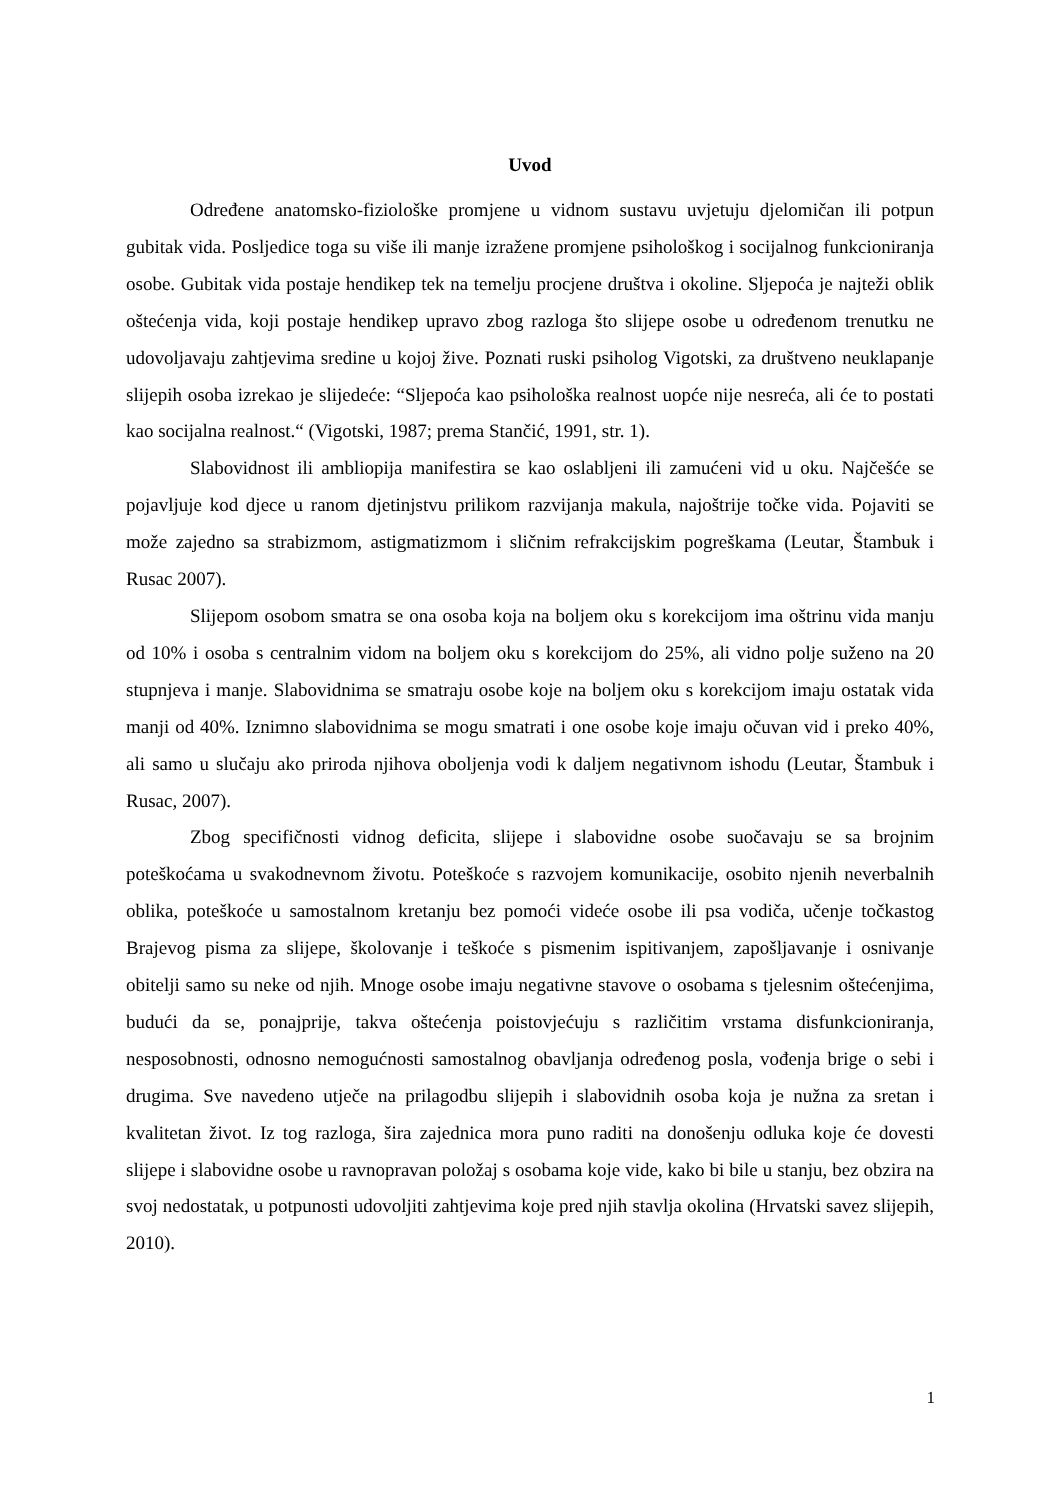Uvod
Određene anatomsko-fiziološke promjene u vidnom sustavu uvjetuju djelomičan ili potpun gubitak vida. Posljedice toga su više ili manje izražene promjene psihološkog i socijalnog funkcioniranja osobe. Gubitak vida postaje hendikep tek na temelju procjene društva i okoline. Sljepoća je najteži oblik oštećenja vida, koji postaje hendikep upravo zbog razloga što slijepe osobe u određenom trenutku ne udovoljavaju zahtjevima sredine u kojoj žive. Poznati ruski psiholog Vigotski, za društveno neuklapanje slijepih osoba izrekao je slijedeće: “Sljepoća kao psihološka realnost uopće nije nesreća, ali će to postati kao socijalna realnost.“ (Vigotski, 1987; prema Stančić, 1991, str. 1).
Slabovidnost ili ambliopija manifestira se kao oslabljeni ili zamućeni vid u oku. Najčešće se pojavljuje kod djece u ranom djetinjstvu prilikom razvijanja makula, najoštrije točke vida. Pojaviti se može zajedno sa strabizmom, astigmatizmom i sličnim refrakcijskim pogreškama (Leutar, Štambuk i Rusac 2007).
Slijepom osobom smatra se ona osoba koja na boljem oku s korekcijom ima oštrinu vida manju od 10% i osoba s centralnim vidom na boljem oku s korekcijom do 25%, ali vidno polje suženo na 20 stupnjeva i manje. Slabovidnima se smatraju osobe koje na boljem oku s korekcijom imaju ostatak vida manji od 40%. Iznimno slabovidnima se mogu smatrati i one osobe koje imaju očuvan vid i preko 40%, ali samo u slučaju ako priroda njihova oboljenja vodi k daljem negativnom ishodu (Leutar, Štambuk i Rusac, 2007).
Zbog specifičnosti vidnog deficita, slijepe i slabovidne osobe suočavaju se sa brojnim poteškoćama u svakodnevnom životu. Poteškoće s razvojem komunikacije, osobito njenih neverbalnih oblika, poteškoće u samostalnom kretanju bez pomoći videće osobe ili psa vodiča, učenje točkastog Brajevog pisma za slijepe, školovanje i teškoće s pismenim ispitivanjem, zapošljavanje i osnivanje obitelji samo su neke od njih. Mnoge osobe imaju negativne stavove o osobama s tjelesnim oštećenjima, budući da se, ponajprije, takva oštećenja poistovjećuju s različitim vrstama disfunkcioniranja, nesposobnosti, odnosno nemogućnosti samostalnog obavljanja određenog posla, vođenja brige o sebi i drugima. Sve navedeno utječe na prilagodbu slijepih i slabovidnih osoba koja je nužna za sretan i kvalitetan život. Iz tog razloga, šira zajednica mora puno raditi na donošenju odluka koje će dovesti slijepe i slabovidne osobe u ravnopravan položaj s osobama koje vide, kako bi bile u stanju, bez obzira na svoj nedostatak, u potpunosti udovoljiti zahtjevima koje pred njih stavlja okolina (Hrvatski savez slijepih, 2010).
1